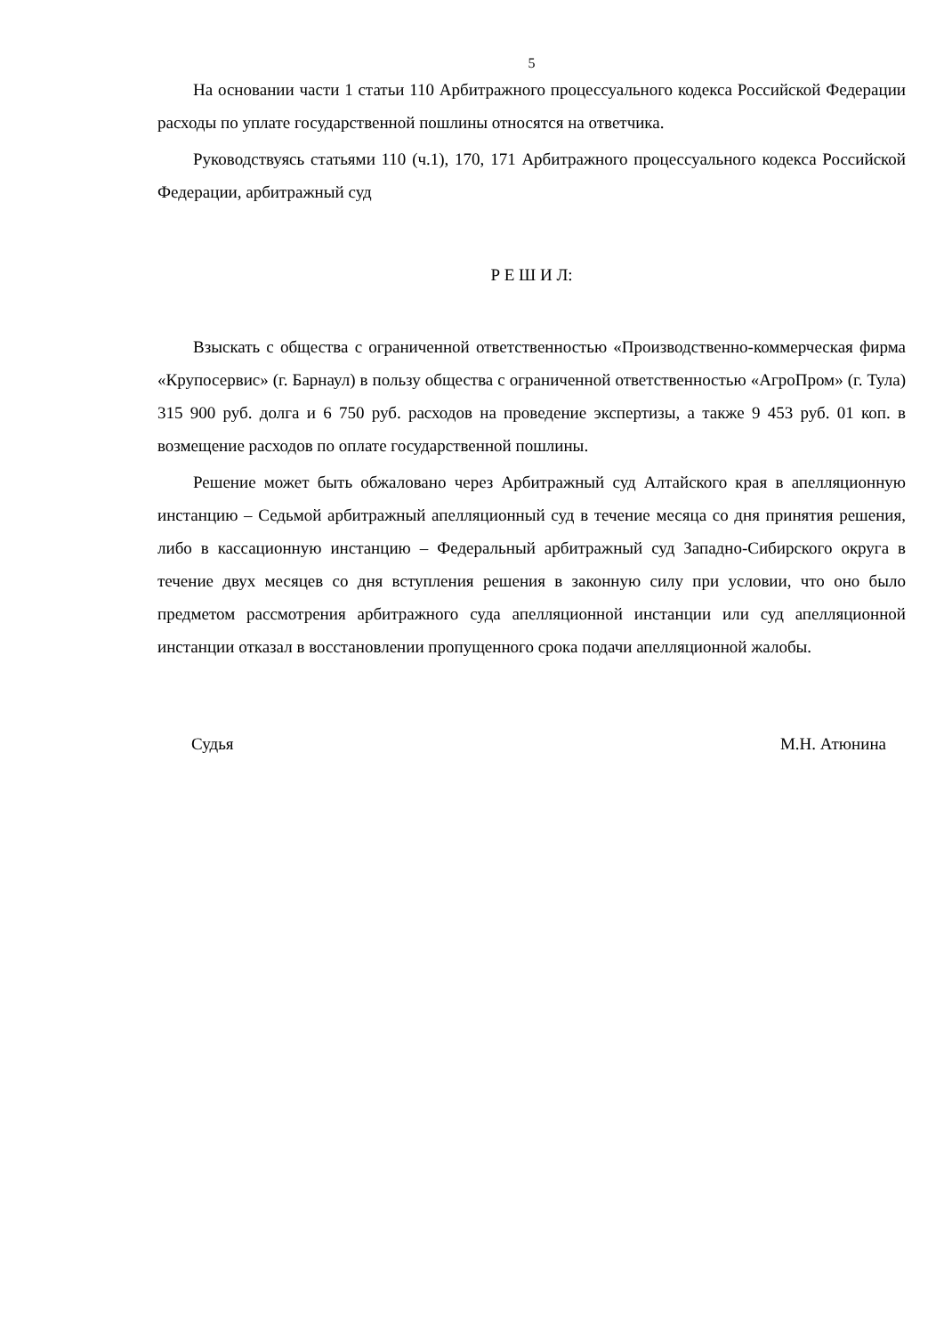5
На основании части 1 статьи 110 Арбитражного процессуального кодекса Российской Федерации расходы по уплате государственной пошлины относятся на ответчика.
Руководствуясь статьями 110 (ч.1), 170, 171 Арбитражного процессуального кодекса Российской Федерации, арбитражный суд
Р Е Ш И Л:
Взыскать с общества с ограниченной ответственностью «Производственно-коммерческая фирма «Крупосервис» (г. Барнаул) в пользу общества с ограниченной ответственностью «АгроПром» (г. Тула) 315 900 руб. долга и 6 750 руб. расходов на проведение экспертизы, а также 9 453 руб. 01 коп. в возмещение расходов по оплате государственной пошлины.
Решение может быть обжаловано через Арбитражный суд Алтайского края в апелляционную инстанцию – Седьмой арбитражный апелляционный суд в течение месяца со дня принятия решения, либо в кассационную инстанцию – Федеральный арбитражный суд Западно-Сибирского округа в течение двух месяцев со дня вступления решения в законную силу при условии, что оно было предметом рассмотрения арбитражного суда апелляционной инстанции или суд апелляционной инстанции отказал в восстановлении пропущенного срока подачи апелляционной жалобы.
Судья М.Н. Атюнина